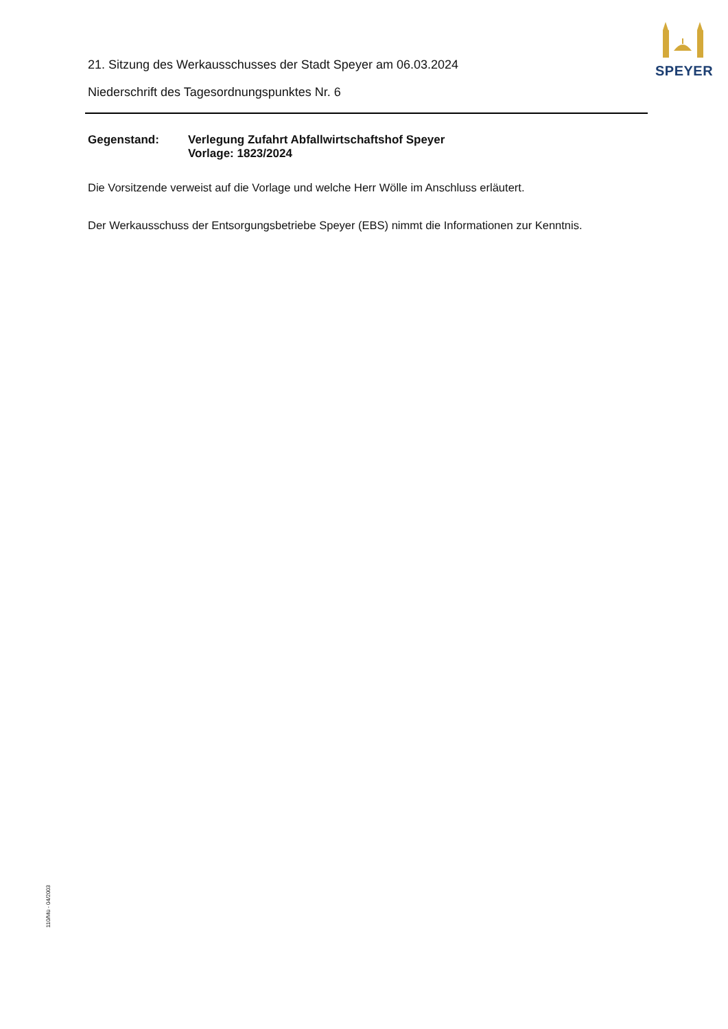SPEYER
21. Sitzung des Werkausschusses der Stadt Speyer am 06.03.2024
Niederschrift des Tagesordnungspunktes Nr. 6
Gegenstand: Verlegung Zufahrt Abfallwirtschaftshof Speyer
Vorlage: 1823/2024
Die Vorsitzende verweist auf die Vorlage und welche Herr Wölle im Anschluss erläutert.
Der Werkausschuss der Entsorgungsbetriebe Speyer (EBS) nimmt die Informationen zur Kenntnis.
110/Mü - 04/2003